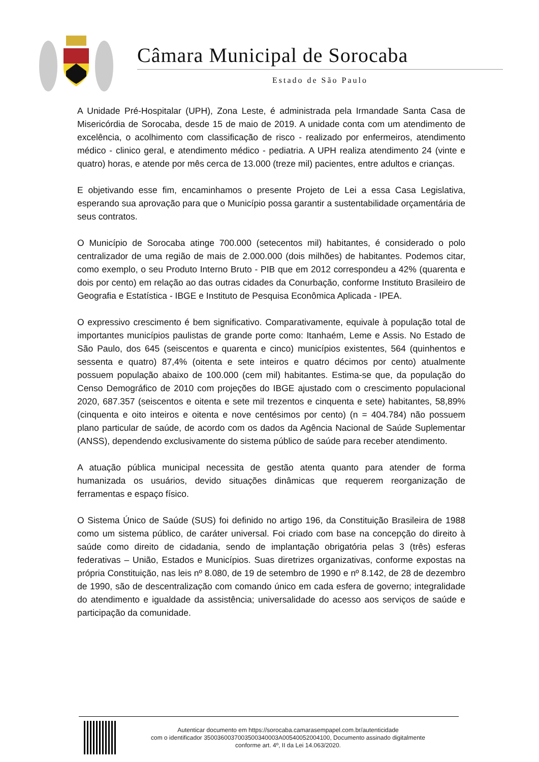Câmara Municipal de Sorocaba
Estado de São Paulo
A Unidade Pré-Hospitalar (UPH), Zona Leste, é administrada pela Irmandade Santa Casa de Misericórdia de Sorocaba, desde 15 de maio de 2019. A unidade conta com um atendimento de excelência, o acolhimento com classificação de risco - realizado por enfermeiros, atendimento médico - clinico geral, e atendimento médico - pediatria. A UPH realiza atendimento 24 (vinte e quatro) horas, e atende por mês cerca de 13.000 (treze mil) pacientes, entre adultos e crianças.
E objetivando esse fim, encaminhamos o presente Projeto de Lei a essa Casa Legislativa, esperando sua aprovação para que o Município possa garantir a sustentabilidade orçamentária de seus contratos.
O Município de Sorocaba atinge 700.000 (setecentos mil) habitantes, é considerado o polo centralizador de uma região de mais de 2.000.000 (dois milhões) de habitantes. Podemos citar, como exemplo, o seu Produto Interno Bruto - PIB que em 2012 correspondeu a 42% (quarenta e dois por cento) em relação ao das outras cidades da Conurbação, conforme Instituto Brasileiro de Geografia e Estatística - IBGE e Instituto de Pesquisa Econômica Aplicada - IPEA.
O expressivo crescimento é bem significativo. Comparativamente, equivale à população total de importantes municípios paulistas de grande porte como: Itanhaém, Leme e Assis. No Estado de São Paulo, dos 645 (seiscentos e quarenta e cinco) municípios existentes, 564 (quinhentos e sessenta e quatro) 87,4% (oitenta e sete inteiros e quatro décimos por cento) atualmente possuem população abaixo de 100.000 (cem mil) habitantes. Estima-se que, da população do Censo Demográfico de 2010 com projeções do IBGE ajustado com o crescimento populacional 2020, 687.357 (seiscentos e oitenta e sete mil trezentos e cinquenta e sete) habitantes, 58,89% (cinquenta e oito inteiros e oitenta e nove centésimos por cento) (n = 404.784) não possuem plano particular de saúde, de acordo com os dados da Agência Nacional de Saúde Suplementar (ANSS), dependendo exclusivamente do sistema público de saúde para receber atendimento.
A atuação pública municipal necessita de gestão atenta quanto para atender de forma humanizada os usuários, devido situações dinâmicas que requerem reorganização de ferramentas e espaço físico.
O Sistema Único de Saúde (SUS) foi definido no artigo 196, da Constituição Brasileira de 1988 como um sistema público, de caráter universal. Foi criado com base na concepção do direito à saúde como direito de cidadania, sendo de implantação obrigatória pelas 3 (três) esferas federativas – União, Estados e Municípios. Suas diretrizes organizativas, conforme expostas na própria Constituição, nas leis nº 8.080, de 19 de setembro de 1990 e nº 8.142, de 28 de dezembro de 1990, são de descentralização com comando único em cada esfera de governo; integralidade do atendimento e igualdade da assistência; universalidade do acesso aos serviços de saúde e participação da comunidade.
Autenticar documento em https://sorocaba.camarasempapel.com.br/autenticidade
com o identificador 3500360037003500340003A00540052004100, Documento assinado digitalmente
conforme art. 4º, II da Lei 14.063/2020.